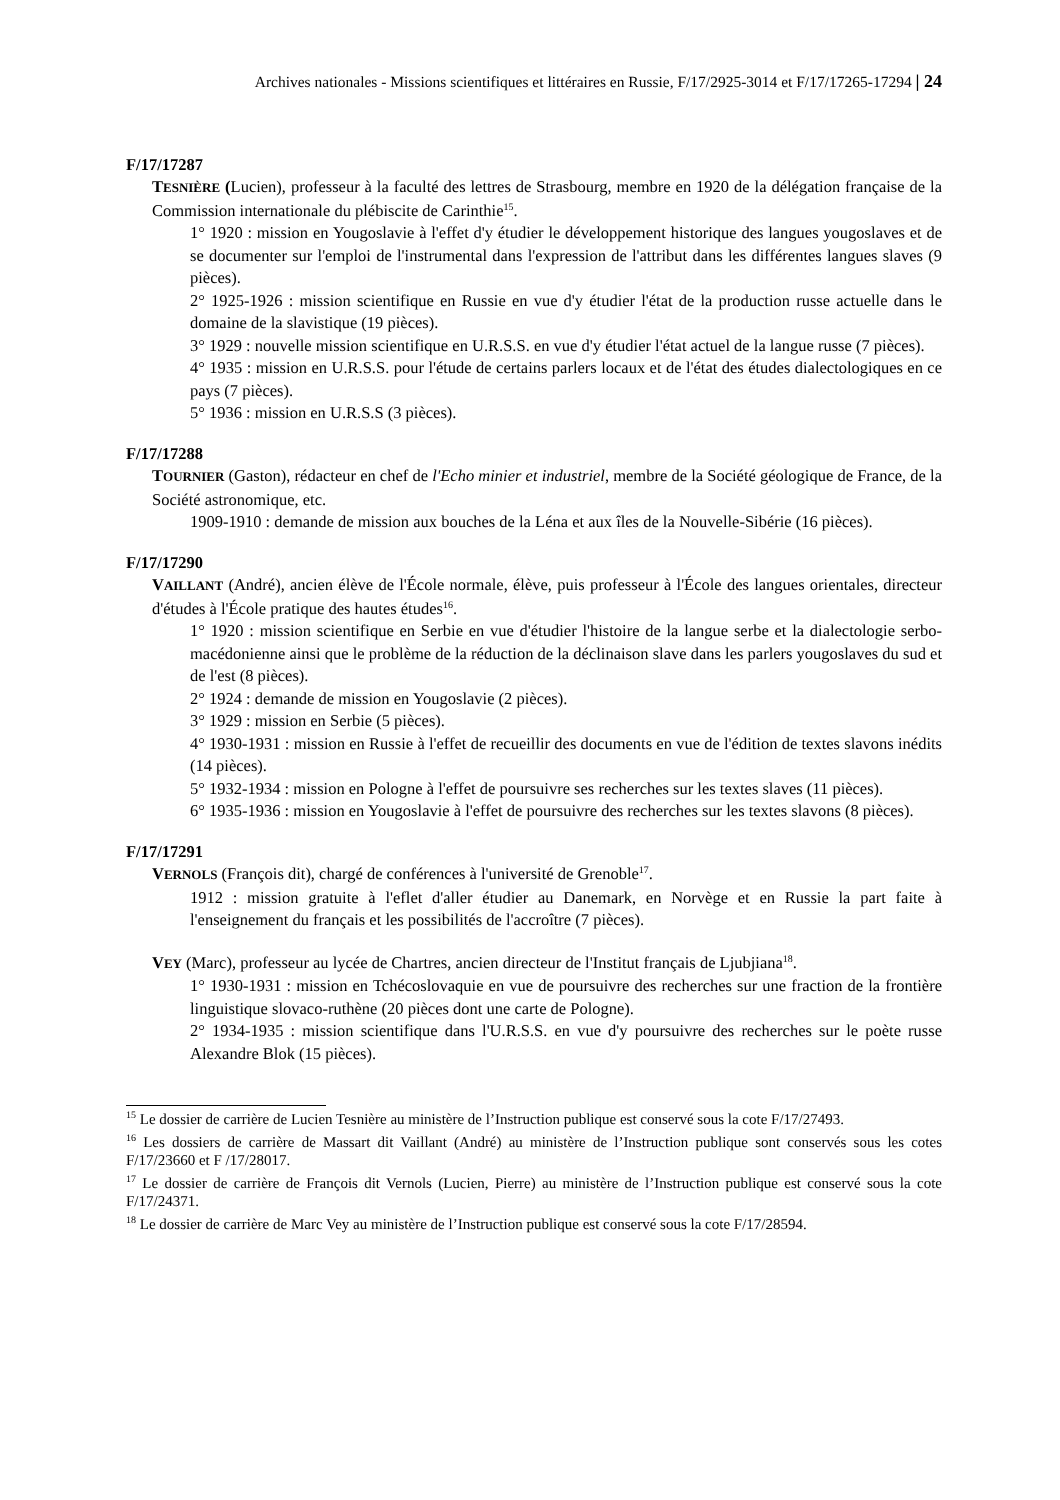Archives nationales - Missions scientifiques et littéraires en Russie, F/17/2925-3014 et F/17/17265-17294 | 24
F/17/17287
TESNIÈRE (Lucien), professeur à la faculté des lettres de Strasbourg, membre en 1920 de la délégation française de la Commission internationale du plébiscite de Carinthie<sup>15</sup>.
1° 1920 : mission en Yougoslavie à l'effet d'y étudier le développement historique des langues yougoslaves et de se documenter sur l'emploi de l'instrumental dans l'expression de l'attribut dans les différentes langues slaves (9 pièces).
2° 1925-1926 : mission scientifique en Russie en vue d'y étudier l'état de la production russe actuelle dans le domaine de la slavistique (19 pièces).
3° 1929 : nouvelle mission scientifique en U.R.S.S. en vue d'y étudier l'état actuel de la langue russe (7 pièces).
4° 1935 : mission en U.R.S.S. pour l'étude de certains parlers locaux et de l'état des études dialectologiques en ce pays (7 pièces).
5° 1936 : mission en U.R.S.S (3 pièces).
F/17/17288
TOURNIER (Gaston), rédacteur en chef de l'Echo minier et industriel, membre de la Société géologique de France, de la Société astronomique, etc.
1909-1910 : demande de mission aux bouches de la Léna et aux îles de la Nouvelle-Sibérie (16 pièces).
F/17/17290
VAILLANT (André), ancien élève de l'École normale, élève, puis professeur à l'École des langues orientales, directeur d'études à l'École pratique des hautes études<sup>16</sup>.
1° 1920 : mission scientifique en Serbie en vue d'étudier l'histoire de la langue serbe et la dialectologie serbo-macédonienne ainsi que le problème de la réduction de la déclinaison slave dans les parlers yougoslaves du sud et de l'est (8 pièces).
2° 1924 : demande de mission en Yougoslavie (2 pièces).
3° 1929 : mission en Serbie (5 pièces).
4° 1930-1931 : mission en Russie à l'effet de recueillir des documents en vue de l'édition de textes slavons inédits (14 pièces).
5° 1932-1934 : mission en Pologne à l'effet de poursuivre ses recherches sur les textes slaves (11 pièces).
6° 1935-1936 : mission en Yougoslavie à l'effet de poursuivre des recherches sur les textes slavons (8 pièces).
F/17/17291
VERNOLS (François dit), chargé de conférences à l'université de Grenoble<sup>17</sup>.
1912 : mission gratuite à l'eflet d'aller étudier au Danemark, en Norvège et en Russie la part faite à l'enseignement du français et les possibilités de l'accroître (7 pièces).
VEY (Marc), professeur au lycée de Chartres, ancien directeur de l'Institut français de Ljubjiana<sup>18</sup>.
1° 1930-1931 : mission en Tchécoslovaquie en vue de poursuivre des recherches sur une fraction de la frontière linguistique slovaco-ruthène (20 pièces dont une carte de Pologne).
2° 1934-1935 : mission scientifique dans l'U.R.S.S. en vue d'y poursuivre des recherches sur le poète russe Alexandre Blok (15 pièces).
<sup>15</sup> Le dossier de carrière de Lucien Tesnière au ministère de l’Instruction publique est conservé sous la cote F/17/27493.
<sup>16</sup> Les dossiers de carrière de Massart dit Vaillant (André) au ministère de l’Instruction publique sont conservés sous les cotes F/17/23660 et F /17/28017.
<sup>17</sup> Le dossier de carrière de François dit Vernols (Lucien, Pierre) au ministère de l’Instruction publique est conservé sous la cote F/17/24371.
<sup>18</sup> Le dossier de carrière de Marc Vey au ministère de l’Instruction publique est conservé sous la cote F/17/28594.